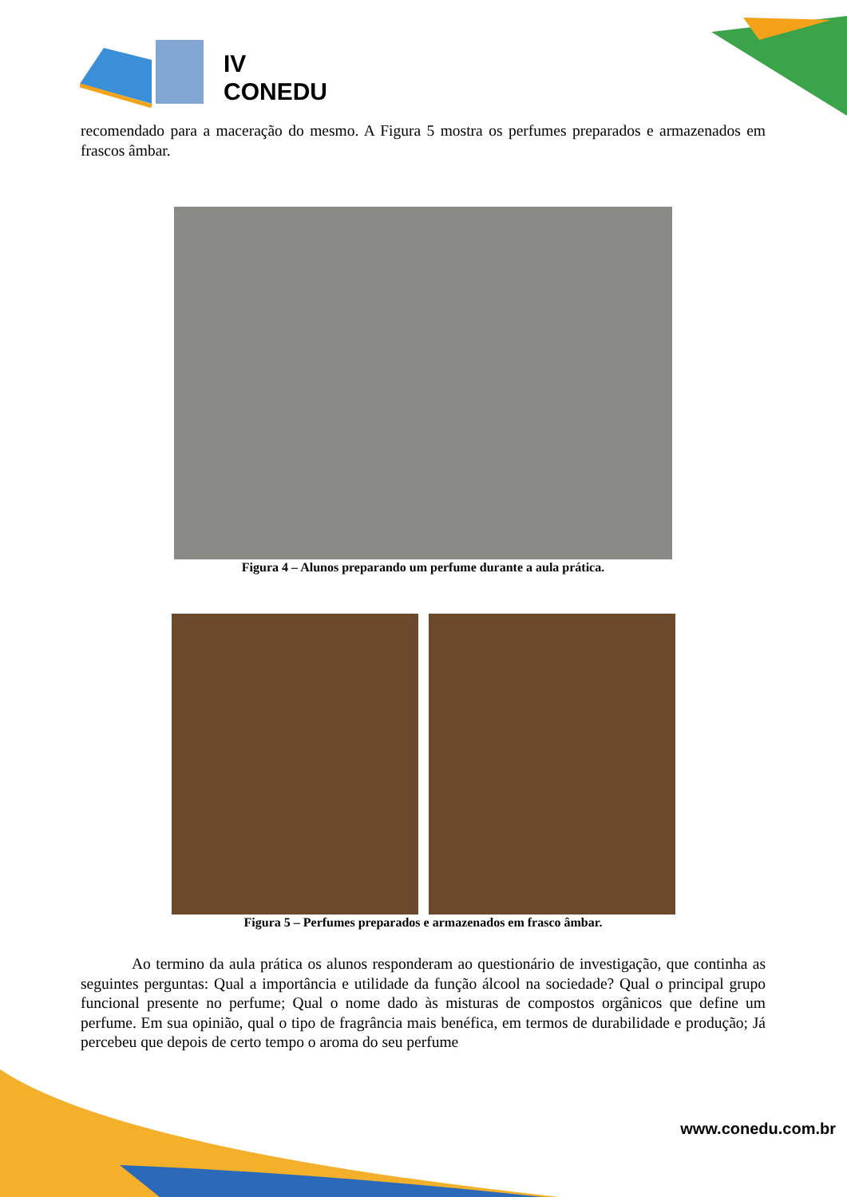IV
CONEDU
recomendado para a maceração do mesmo. A Figura 5 mostra os perfumes preparados e armazenados em frascos âmbar.
Figura 4 – Alunos preparando um perfume durante a aula prática.
Figura 5 – Perfumes preparados e armazenados em frasco âmbar.
Ao termino da aula prática os alunos responderam ao questionário de investigação, que continha as seguintes perguntas: Qual a importância e utilidade da função álcool na sociedade? Qual o principal grupo funcional presente no perfume; Qual o nome dado às misturas de compostos orgânicos que define um perfume. Em sua opinião, qual o tipo de fragrância mais benéfica, em termos de durabilidade e produção; Já percebeu que depois de certo tempo o aroma do seu perfume
www.conedu.com.br